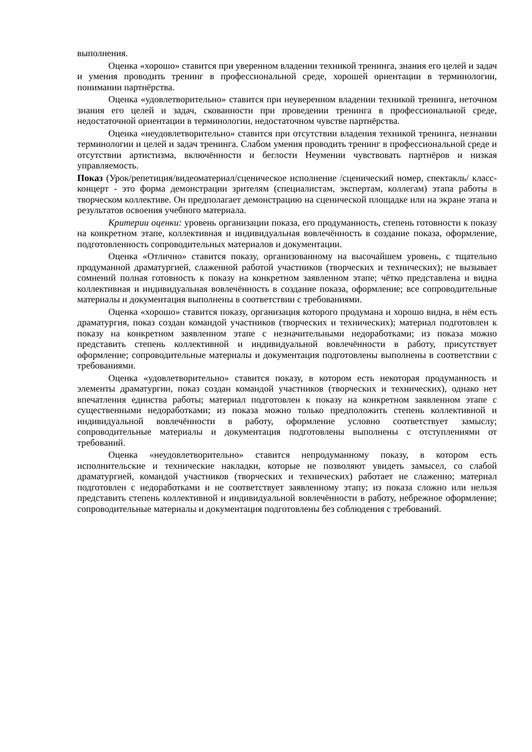выполнения.
Оценка «хорошо» ставится при уверенном владении техникой тренинга, знания его целей и задач и умения проводить тренинг в профессиональной среде, хорошей ориентации в терминологии, понимании партнёрства.
Оценка «удовлетворительно» ставится при неуверенном владении техникой тренинга, неточном знания его целей и задач, скованности при проведении тренинга в профессиональной среде, недостаточной ориентации в терминологии, недостаточном чувстве партнёрства.
Оценка «неудовлетворительно» ставится при отсутствии владения техникой тренинга, незнании терминологии и целей и задач тренинга. Слабом умения проводить тренинг в профессиональной среде и отсутствии артистизма, включённости и беглости Неумении чувствовать партнёров и низкая управляемость.
Показ (Урок/репетиция/видеоматериал/сценическое исполнение /сценический номер, спектакль/ класс-концерт - это форма демонстрации зрителям (специалистам, экспертам, коллегам) этапа работы в творческом коллективе. Он предполагает демонстрацию на сценической площадке или на экране этапа и результатов освоения учебного материала.
Критерии оценки: уровень организации показа, его продуманность, степень готовности к показу на конкретном этапе, коллективная и индивидуальная вовлечённость в создание показа, оформление, подготовленность сопроводительных материалов и документации.
Оценка «Отлично» ставится показу, организованному на высочайшем уровень, с тщательно продуманной драматургией, слаженной работой участников (творческих и технических); не вызывает сомнений полная готовность к показу на конкретном заявленном этапе; чётко представлена и видна коллективная и индивидуальная вовлечённость в создание показа, оформление; все сопроводительные материалы и документация выполнены в соответствии с требованиями.
Оценка «хорошо» ставится показу, организация которого продумана и хорошо видна, в нём есть драматургия, показ создан командой участников (творческих и технических); материал подготовлен к показу на конкретном заявленном этапе с незначительными недоработками; из показа можно представить степень коллективной и индивидуальной вовлечённости в работу, присутствует оформление; сопроводительные материалы и документация подготовлены выполнены в соответствии с требованиями.
Оценка «удовлетворительно» ставится показу, в котором есть некоторая продуманность и элементы драматургии, показ создан командой участников (творческих и технических), однако нет впечатления единства работы; материал подготовлен к показу на конкретном заявленном этапе с существенными недоработками; из показа можно только предположить степень коллективной и индивидуальной вовлечённости в работу, оформление условно соответствует замыслу; сопроводительные материалы и документация подготовлены выполнены с отступлениями от требований.
Оценка «неудовлетворительно» ставится непродуманному показу, в котором есть исполнительские и технические накладки, которые не позволяют увидеть замысел, со слабой драматургией, командой участников (творческих и технических) работает не слаженно; материал подготовлен с недоработками и не соответствует заявленному этапу; из показа сложно или нельзя представить степень коллективной и индивидуальной вовлечённости в работу, небрежное оформление; сопроводительные материалы и документация подготовлены без соблюдения с требований.